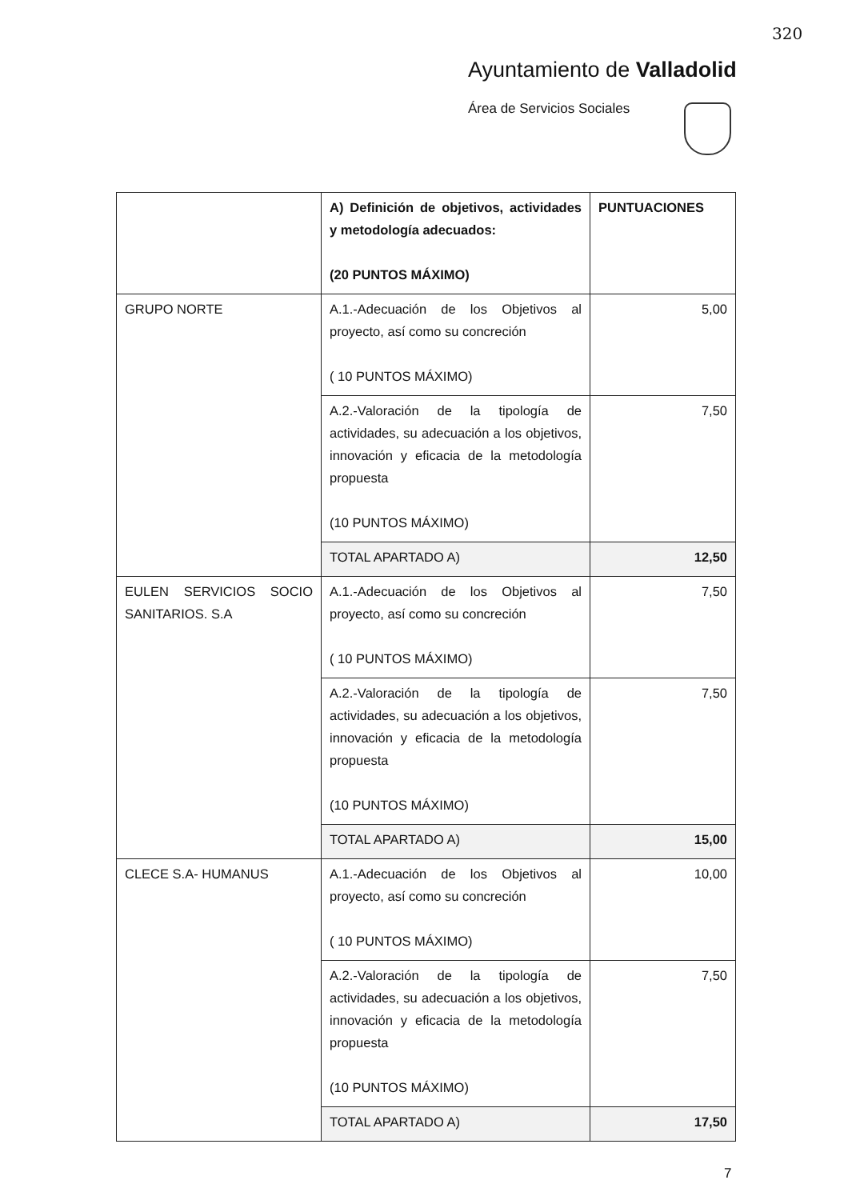320
Ayuntamiento de Valladolid
Área de Servicios Sociales
| | A) Definición de objetivos, actividades y metodología adecuados: (20 PUNTOS MÁXIMO) | PUNTUACIONES |
| GRUPO NORTE | A.1.-Adecuación de los Objetivos al proyecto, así como su concreción ( 10 PUNTOS MÁXIMO) | 5,00 |
| | A.2.-Valoración de la tipología de actividades, su adecuación a los objetivos, innovación y eficacia de la metodología propuesta (10 PUNTOS MÁXIMO) | 7,50 |
| | TOTAL APARTADO A) | 12,50 |
| EULEN SERVICIOS SOCIO SANITARIOS. S.A | A.1.-Adecuación de los Objetivos al proyecto, así como su concreción ( 10 PUNTOS MÁXIMO) | 7,50 |
| | A.2.-Valoración de la tipología de actividades, su adecuación a los objetivos, innovación y eficacia de la metodología propuesta (10 PUNTOS MÁXIMO) | 7,50 |
| | TOTAL APARTADO A) | 15,00 |
| CLECE S.A- HUMANUS | A.1.-Adecuación de los Objetivos al proyecto, así como su concreción ( 10 PUNTOS MÁXIMO) | 10,00 |
| | A.2.-Valoración de la tipología de actividades, su adecuación a los objetivos, innovación y eficacia de la metodología propuesta (10 PUNTOS MÁXIMO) | 7,50 |
| | TOTAL APARTADO A) | 17,50 |
7